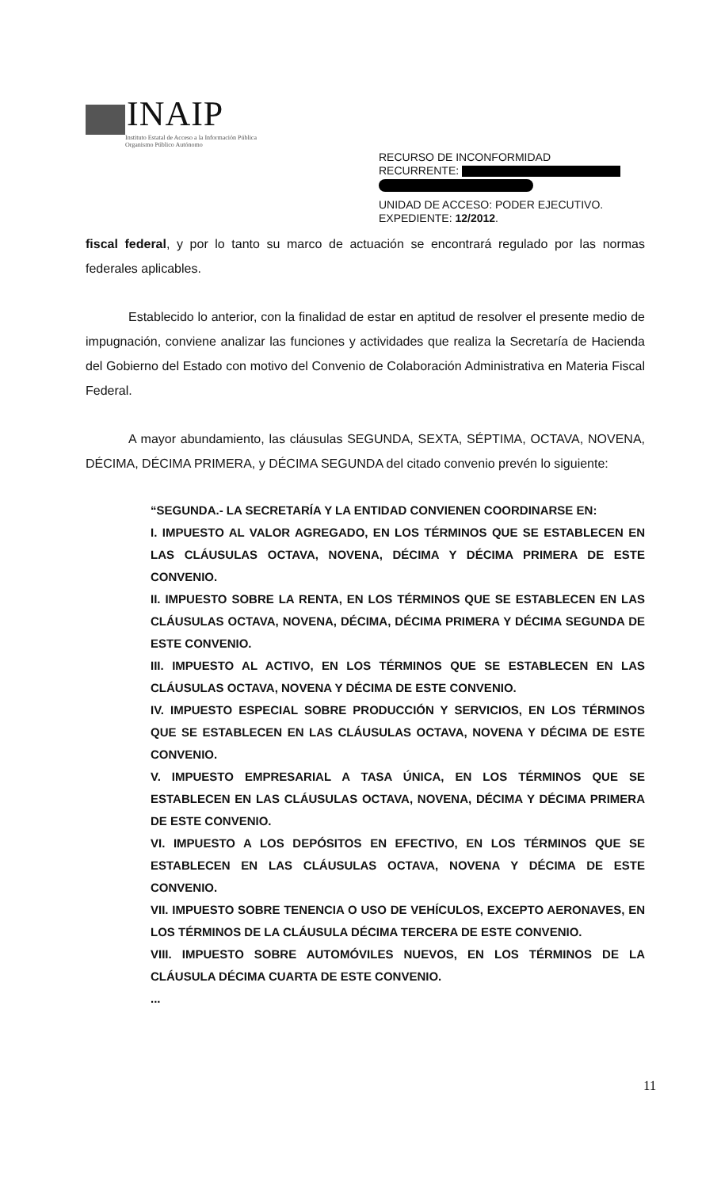INAIP
Instituto Estatal de Acceso a la Información Pública
Organismo Público Autónomo
RECURSO DE INCONFORMIDAD
RECURRENTE: UNIDAD DE ACCESO: PODER EJECUTIVO.
EXPEDIENTE: 12/2012.
fiscal federal, y por lo tanto su marco de actuación se encontrará regulado por las normas federales aplicables.
Establecido lo anterior, con la finalidad de estar en aptitud de resolver el presente medio de impugnación, conviene analizar las funciones y actividades que realiza la Secretaría de Hacienda del Gobierno del Estado con motivo del Convenio de Colaboración Administrativa en Materia Fiscal Federal.
A mayor abundamiento, las cláusulas SEGUNDA, SEXTA, SÉPTIMA, OCTAVA, NOVENA, DÉCIMA, DÉCIMA PRIMERA, y DÉCIMA SEGUNDA del citado convenio prevén lo siguiente:
“SEGUNDA.- LA SECRETARÍA Y LA ENTIDAD CONVIENEN COORDINARSE EN:
I. IMPUESTO AL VALOR AGREGADO, EN LOS TÉRMINOS QUE SE ESTABLECEN EN LAS CLÁUSULAS OCTAVA, NOVENA, DÉCIMA Y DÉCIMA PRIMERA DE ESTE CONVENIO.
II. IMPUESTO SOBRE LA RENTA, EN LOS TÉRMINOS QUE SE ESTABLECEN EN LAS CLÁUSULAS OCTAVA, NOVENA, DÉCIMA, DÉCIMA PRIMERA Y DÉCIMA SEGUNDA DE ESTE CONVENIO.
III. IMPUESTO AL ACTIVO, EN LOS TÉRMINOS QUE SE ESTABLECEN EN LAS CLÁUSULAS OCTAVA, NOVENA Y DÉCIMA DE ESTE CONVENIO.
IV. IMPUESTO ESPECIAL SOBRE PRODUCCIÓN Y SERVICIOS, EN LOS TÉRMINOS QUE SE ESTABLECEN EN LAS CLÁUSULAS OCTAVA, NOVENA Y DÉCIMA DE ESTE CONVENIO.
V. IMPUESTO EMPRESARIAL A TASA ÚNICA, EN LOS TÉRMINOS QUE SE ESTABLECEN EN LAS CLÁUSULAS OCTAVA, NOVENA, DÉCIMA Y DÉCIMA PRIMERA DE ESTE CONVENIO.
VI. IMPUESTO A LOS DEPÓSITOS EN EFECTIVO, EN LOS TÉRMINOS QUE SE ESTABLECEN EN LAS CLÁUSULAS OCTAVA, NOVENA Y DÉCIMA DE ESTE CONVENIO.
VII. IMPUESTO SOBRE TENENCIA O USO DE VEHÍCULOS, EXCEPTO AERONAVES, EN LOS TÉRMINOS DE LA CLÁUSULA DÉCIMA TERCERA DE ESTE CONVENIO.
VIII. IMPUESTO SOBRE AUTOMÓVILES NUEVOS, EN LOS TÉRMINOS DE LA CLÁUSULA DÉCIMA CUARTA DE ESTE CONVENIO.
...
11